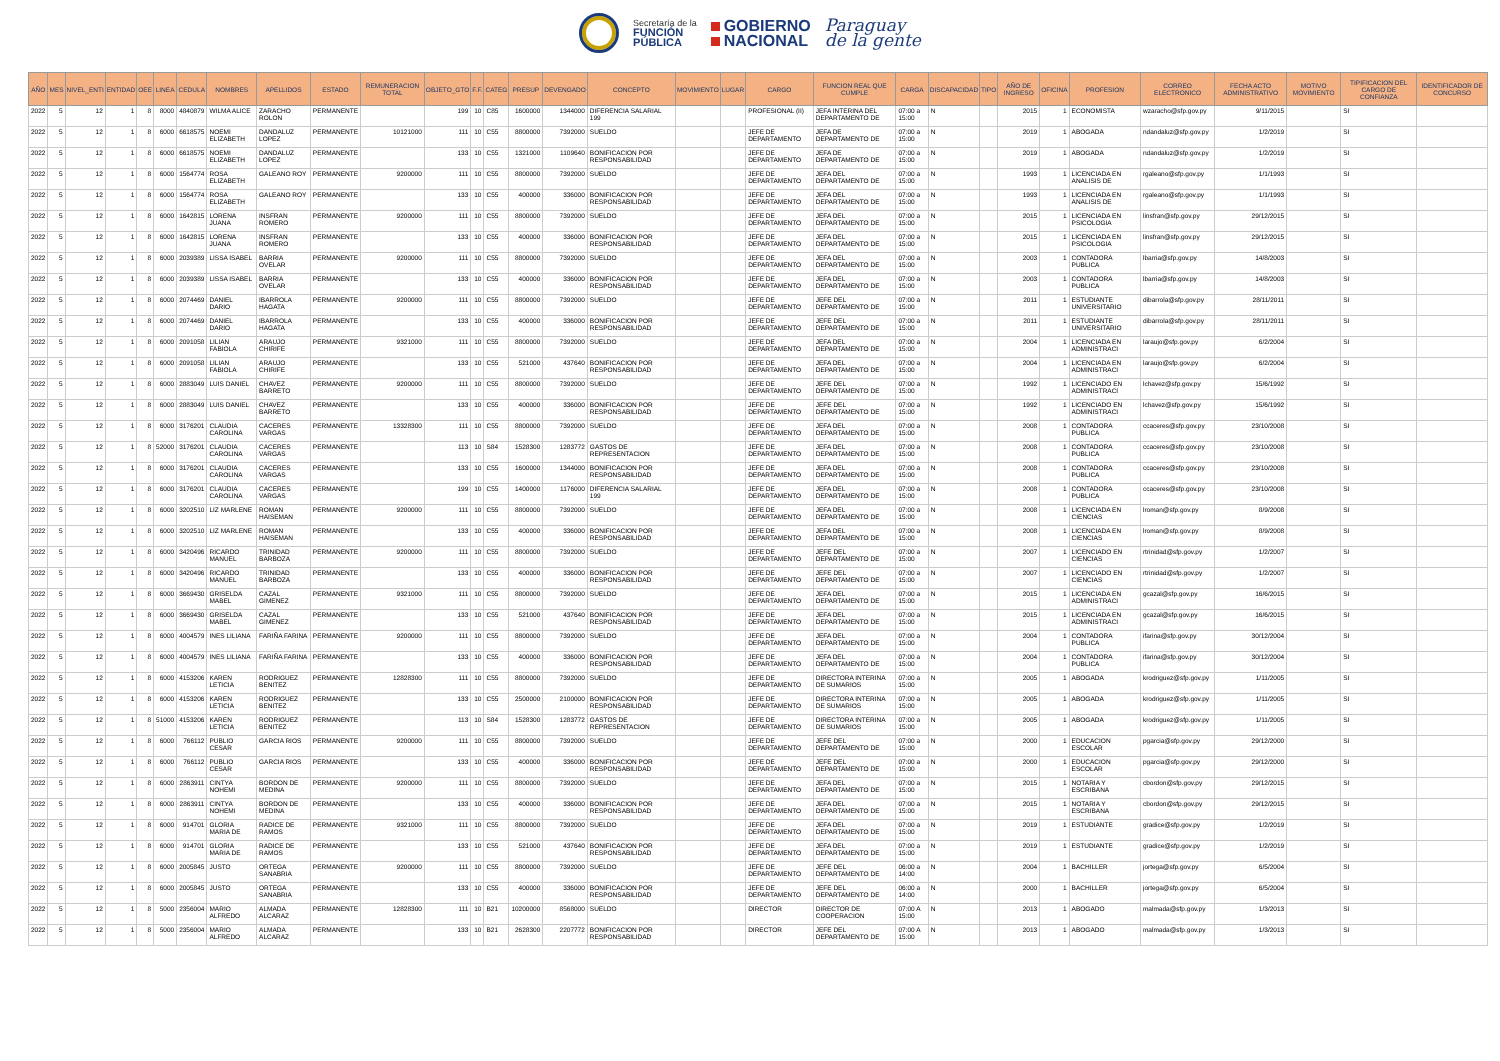Secretaría de la
FUNCIÓN
PÚBLICA
GOBIERNO
NACIONAL
Paraguay
de la gente
| AÑO | MES | NIVEL_ENTI | ENTIDAD | OEE | LINEA | CEDULA | NOMBRES | APELLIDOS | ESTADO | REMUNERACION TOTAL | OBJETO_GTO | F.F. | CATEG | PRESUP | DEVENGADO | CONCEPTO | MOVIMIENTO | LUGAR | CARGO | FUNCION REAL QUE CUMPLE | CARGA | DISCAPACIDAD | TIPO | AÑO DE INGRESO | OFICINA | PROFESION | CORREO ELECTRONICO | FECHA ACTO ADMINISTRATIVO | MOTIVO MOVIMIENTO | TIPIFICACION DEL CARGO DE CONFIANZA | IDENTIFICADOR DE CONCURSO |
| --- | --- | --- | --- | --- | --- | --- | --- | --- | --- | --- | --- | --- | --- | --- | --- | --- | --- | --- | --- | --- | --- | --- | --- | --- | --- | --- | --- | --- | --- | --- | --- |
| 2022 | 5 | 12 | 1 | 8 | 8000 | 4840879 | WILMA ALICE | ZARACHO ROLON | PERMANENTE | | 199 | 10 | C85 | 1600000 | 1344000 | DIFERENCIA SALARIAL 199 | | | PROFESIONAL (II) | JEFA INTERINA DEL DEPARTAMENTO DE | 07:00 a 15:00 | N | | 2015 | 1 | ECONOMISTA | wzaracho@sfp.gov.py | 9/11/2015 | | SI | |
| 2022 | 5 | 12 | 1 | 8 | 6000 | 6618575 | NOEMI ELIZABETH | DANDALUZ LOPEZ | PERMANENTE | 10121000 | 111 | 10 | C55 | 8800000 | 7392000 | SUELDO | | | JEFE DE DEPARTAMENTO | JEFA DE DEPARTAMENTO DE | 07:00 a 15:00 | N | | 2019 | 1 | ABOGADA | ndandaluz@sfp.gov.py | 1/2/2019 | | SI | |
| 2022 | 5 | 12 | 1 | 8 | 6000 | 6618575 | NOEMI ELIZABETH | DANDALUZ LOPEZ | PERMANENTE | | 133 | 10 | C55 | 1321000 | 1109640 | BONIFICACION POR RESPONSABILIDAD | | | JEFE DE DEPARTAMENTO | JEFA DE DEPARTAMENTO DE | 07:00 a 15:00 | N | | 2019 | 1 | ABOGADA | ndandaluz@sfp.gov.py | 1/2/2019 | | SI | |
| 2022 | 5 | 12 | 1 | 8 | 6000 | 1564774 | ROSA ELIZABETH | GALEANO ROY | PERMANENTE | 9200000 | 111 | 10 | C55 | 8800000 | 7392000 | SUELDO | | | JEFE DE DEPARTAMENTO | JEFA DEL DEPARTAMENTO DE | 07:00 a 15:00 | N | | 1993 | 1 | LICENCIADA EN ANALISIS DE | rgaleano@sfp.gov.py | 1/1/1993 | | SI | |
| 2022 | 5 | 12 | 1 | 8 | 6000 | 1564774 | ROSA ELIZABETH | GALEANO ROY | PERMANENTE | | 133 | 10 | C55 | 400000 | 336000 | BONIFICACION POR RESPONSABILIDAD | | | JEFE DE DEPARTAMENTO | JEFA DEL DEPARTAMENTO DE | 07:00 a 15:00 | N | | 1993 | 1 | LICENCIADA EN ANALISIS DE | rgaleano@sfp.gov.py | 1/1/1993 | | SI | |
| 2022 | 5 | 12 | 1 | 8 | 6000 | 1642815 | LORENA JUANA | INSFRAN ROMERO | PERMANENTE | 9200000 | 111 | 10 | C55 | 8800000 | 7392000 | SUELDO | | | JEFE DE DEPARTAMENTO | JEFA DEL DEPARTAMENTO DE | 07:00 a 15:00 | N | | 2015 | 1 | LICENCIADA EN PSICOLOGIA | linsfran@sfp.gov.py | 29/12/2015 | | SI | |
| 2022 | 5 | 12 | 1 | 8 | 6000 | 1642815 | LORENA JUANA | INSFRAN ROMERO | PERMANENTE | | 133 | 10 | C55 | 400000 | 336000 | BONIFICACION POR RESPONSABILIDAD | | | JEFE DE DEPARTAMENTO | JEFA DEL DEPARTAMENTO DE | 07:00 a 15:00 | N | | 2015 | 1 | LICENCIADA EN PSICOLOGIA | linsfran@sfp.gov.py | 29/12/2015 | | SI | |
| 2022 | 5 | 12 | 1 | 8 | 6000 | 2039389 | LISSA ISABEL | BARRIA OVELAR | PERMANENTE | 9200000 | 111 | 10 | C55 | 8800000 | 7392000 | SUELDO | | | JEFE DE DEPARTAMENTO | JEFA DEL DEPARTAMENTO DE | 07:00 a 15:00 | N | | 2003 | 1 | CONTADORA PUBLICA | lbarria@sfp.gov.py | 14/8/2003 | | SI | |
| 2022 | 5 | 12 | 1 | 8 | 6000 | 2039389 | LISSA ISABEL | BARRIA OVELAR | PERMANENTE | | 133 | 10 | C55 | 400000 | 336000 | BONIFICACION POR RESPONSABILIDAD | | | JEFE DE DEPARTAMENTO | JEFA DEL DEPARTAMENTO DE | 07:00 a 15:00 | N | | 2003 | 1 | CONTADORA PUBLICA | lbarria@sfp.gov.py | 14/8/2003 | | SI | |
| 2022 | 5 | 12 | 1 | 8 | 6000 | 2074469 | DANIEL DARIO | IBARROLA HAGATA | PERMANENTE | 9200000 | 111 | 10 | C55 | 8800000 | 7392000 | SUELDO | | | JEFE DE DEPARTAMENTO | JEFE DEL DEPARTAMENTO DE | 07:00 a 15:00 | N | | 2011 | 1 | ESTUDIANTE UNIVERSITARIO | dibarrola@sfp.gov.py | 28/11/2011 | | SI | |
| 2022 | 5 | 12 | 1 | 8 | 6000 | 2074469 | DANIEL DARIO | IBARROLA HAGATA | PERMANENTE | | 133 | 10 | C55 | 400000 | 336000 | BONIFICACION POR RESPONSABILIDAD | | | JEFE DE DEPARTAMENTO | JEFE DEL DEPARTAMENTO DE | 07:00 a 15:00 | N | | 2011 | 1 | ESTUDIANTE UNIVERSITARIO | dibarrola@sfp.gov.py | 28/11/2011 | | SI | |
| 2022 | 5 | 12 | 1 | 8 | 6000 | 2091058 | LILIAN FABIOLA | ARAUJO CHIRIFE | PERMANENTE | 9321000 | 111 | 10 | C55 | 8800000 | 7392000 | SUELDO | | | JEFE DE DEPARTAMENTO | JEFA DEL DEPARTAMENTO DE | 07:00 a 15:00 | N | | 2004 | 1 | LICENCIADA EN ADMINISTRACI | laraujo@sfp.gov.py | 6/2/2004 | | SI | |
| 2022 | 5 | 12 | 1 | 8 | 6000 | 2091058 | LILIAN FABIOLA | ARAUJO CHIRIFE | PERMANENTE | | 133 | 10 | C55 | 521000 | 437640 | BONIFICACION POR RESPONSABILIDAD | | | JEFE DE DEPARTAMENTO | JEFA DEL DEPARTAMENTO DE | 07:00 a 15:00 | N | | 2004 | 1 | LICENCIADA EN ADMINISTRACI | laraujo@sfp.gov.py | 6/2/2004 | | SI | |
| 2022 | 5 | 12 | 1 | 8 | 6000 | 2883049 | LUIS DANIEL | CHAVEZ BARRETO | PERMANENTE | 9200000 | 111 | 10 | C55 | 8800000 | 7392000 | SUELDO | | | JEFE DE DEPARTAMENTO | JEFE DEL DEPARTAMENTO DE | 07:00 a 15:00 | N | | 1992 | 1 | LICENCIADO EN ADMINISTRACI | lchavez@sfp.gov.py | 15/6/1992 | | SI | |
| 2022 | 5 | 12 | 1 | 8 | 6000 | 2883049 | LUIS DANIEL | CHAVEZ BARRETO | PERMANENTE | | 133 | 10 | C55 | 400000 | 336000 | BONIFICACION POR RESPONSABILIDAD | | | JEFE DE DEPARTAMENTO | JEFE DEL DEPARTAMENTO DE | 07:00 a 15:00 | N | | 1992 | 1 | LICENCIADO EN ADMINISTRACI | lchavez@sfp.gov.py | 15/6/1992 | | SI | |
| 2022 | 5 | 12 | 1 | 8 | 6000 | 3176201 | CLAUDIA CAROLINA | CACERES VARGAS | PERMANENTE | 13328300 | 111 | 10 | C55 | 8800000 | 7392000 | SUELDO | | | JEFE DE DEPARTAMENTO | JEFA DEL DEPARTAMENTO DE | 07:00 a 15:00 | N | | 2008 | 1 | CONTADORA PUBLICA | ccaceres@sfp.gov.py | 23/10/2008 | | SI | |
| 2022 | 5 | 12 | 1 | 8 | 52000 | 3176201 | CLAUDIA CAROLINA | CACERES VARGAS | PERMANENTE | | 113 | 10 | S84 | 1528300 | 1283772 | GASTOS DE REPRESENTACION | | | JEFE DE DEPARTAMENTO | JEFA DEL DEPARTAMENTO DE | 07:00 a 15:00 | N | | 2008 | 1 | CONTADORA PUBLICA | ccaceres@sfp.gov.py | 23/10/2008 | | SI | |
| 2022 | 5 | 12 | 1 | 8 | 6000 | 3176201 | CLAUDIA CAROLINA | CACERES VARGAS | PERMANENTE | | 133 | 10 | C55 | 1600000 | 1344000 | BONIFICACION POR RESPONSABILIDAD | | | JEFE DE DEPARTAMENTO | JEFA DEL DEPARTAMENTO DE | 07:00 a 15:00 | N | | 2008 | 1 | CONTADORA PUBLICA | ccaceres@sfp.gov.py | 23/10/2008 | | SI | |
| 2022 | 5 | 12 | 1 | 8 | 6000 | 3176201 | CLAUDIA CAROLINA | CACERES VARGAS | PERMANENTE | | 199 | 10 | C55 | 1400000 | 1176000 | DIFERENCIA SALARIAL 199 | | | JEFE DE DEPARTAMENTO | JEFA DEL DEPARTAMENTO DE | 07:00 a 15:00 | N | | 2008 | 1 | CONTADORA PUBLICA | ccaceres@sfp.gov.py | 23/10/2008 | | SI | |
| 2022 | 5 | 12 | 1 | 8 | 6000 | 3202510 | LIZ MARLENE | ROMAN HAISEMAN | PERMANENTE | 9200000 | 111 | 10 | C55 | 8800000 | 7392000 | SUELDO | | | JEFE DE DEPARTAMENTO | JEFA DEL DEPARTAMENTO DE | 07:00 a 15:00 | N | | 2008 | 1 | LICENCIADA EN CIENCIAS | lroman@sfp.gov.py | 8/9/2008 | | SI | |
| 2022 | 5 | 12 | 1 | 8 | 6000 | 3202510 | LIZ MARLENE | ROMAN HAISEMAN | PERMANENTE | | 133 | 10 | C55 | 400000 | 336000 | BONIFICACION POR RESPONSABILIDAD | | | JEFE DE DEPARTAMENTO | JEFA DEL DEPARTAMENTO DE | 07:00 a 15:00 | N | | 2008 | 1 | LICENCIADA EN CIENCIAS | lroman@sfp.gov.py | 8/9/2008 | | SI | |
| 2022 | 5 | 12 | 1 | 8 | 6000 | 3420496 | RICARDO MANUEL | TRINIDAD BARBOZA | PERMANENTE | 9200000 | 111 | 10 | C55 | 8800000 | 7392000 | SUELDO | | | JEFE DE DEPARTAMENTO | JEFE DEL DEPARTAMENTO DE | 07:00 a 15:00 | N | | 2007 | 1 | LICENCIADO EN CIENCIAS | rtrinidad@sfp.gov.py | 1/2/2007 | | SI | |
| 2022 | 5 | 12 | 1 | 8 | 6000 | 3420496 | RICARDO MANUEL | TRINIDAD BARBOZA | PERMANENTE | | 133 | 10 | C55 | 400000 | 336000 | BONIFICACION POR RESPONSABILIDAD | | | JEFE DE DEPARTAMENTO | JEFE DEL DEPARTAMENTO DE | 07:00 a 15:00 | N | | 2007 | 1 | LICENCIADO EN CIENCIAS | rtrinidad@sfp.gov.py | 1/2/2007 | | SI | |
| 2022 | 5 | 12 | 1 | 8 | 6000 | 3669430 | GRISELDA MABEL | CAZAL GIMENEZ | PERMANENTE | 9321000 | 111 | 10 | C55 | 8800000 | 7392000 | SUELDO | | | JEFE DE DEPARTAMENTO | JEFA DEL DEPARTAMENTO DE | 07:00 a 15:00 | N | | 2015 | 1 | LICENCIADA EN ADMINISTRACI | gcazal@sfp.gov.py | 16/6/2015 | | SI | |
| 2022 | 5 | 12 | 1 | 8 | 6000 | 3669430 | GRISELDA MABEL | CAZAL GIMENEZ | PERMANENTE | | 133 | 10 | C55 | 521000 | 437640 | BONIFICACION POR RESPONSABILIDAD | | | JEFE DE DEPARTAMENTO | JEFA DEL DEPARTAMENTO DE | 07:00 a 15:00 | N | | 2015 | 1 | LICENCIADA EN ADMINISTRACI | gcazal@sfp.gov.py | 16/6/2015 | | SI | |
| 2022 | 5 | 12 | 1 | 8 | 6000 | 4004579 | INES LILIANA | FARIÑA FARINA | PERMANENTE | 9200000 | 111 | 10 | C55 | 8800000 | 7392000 | SUELDO | | | JEFE DE DEPARTAMENTO | JEFA DEL DEPARTAMENTO DE | 07:00 a 15:00 | N | | 2004 | 1 | CONTADORA PUBLICA | ifarina@sfp.gov.py | 30/12/2004 | | SI | |
| 2022 | 5 | 12 | 1 | 8 | 6000 | 4004579 | INES LILIANA | FARIÑA FARINA | PERMANENTE | | 133 | 10 | C55 | 400000 | 336000 | BONIFICACION POR RESPONSABILIDAD | | | JEFE DE DEPARTAMENTO | JEFA DEL DEPARTAMENTO DE | 07:00 a 15:00 | N | | 2004 | 1 | CONTADORA PUBLICA | ifarina@sfp.gov.py | 30/12/2004 | | SI | |
| 2022 | 5 | 12 | 1 | 8 | 6000 | 4153206 | KAREN LETICIA | RODRIGUEZ BENITEZ | PERMANENTE | 12828300 | 111 | 10 | C55 | 8800000 | 7392000 | SUELDO | | | JEFE DE DEPARTAMENTO | DIRECTORA INTERINA DE SUMARIOS | 07:00 a 15:00 | N | | 2005 | 1 | ABOGADA | krodriguez@sfp.gov.py | 1/11/2005 | | SI | |
| 2022 | 5 | 12 | 1 | 8 | 6000 | 4153206 | KAREN LETICIA | RODRIGUEZ BENITEZ | PERMANENTE | | 133 | 10 | C55 | 2500000 | 2100000 | BONIFICACION POR RESPONSABILIDAD | | | JEFE DE DEPARTAMENTO | DIRECTORA INTERINA DE SUMARIOS | 07:00 a 15:00 | N | | 2005 | 1 | ABOGADA | krodriguez@sfp.gov.py | 1/11/2005 | | SI | |
| 2022 | 5 | 12 | 1 | 8 | 51000 | 4153206 | KAREN LETICIA | RODRIGUEZ BENITEZ | PERMANENTE | | 113 | 10 | S84 | 1528300 | 1283772 | GASTOS DE REPRESENTACION | | | JEFE DE DEPARTAMENTO | DIRECTORA INTERINA DE SUMARIOS | 07:00 a 15:00 | N | | 2005 | 1 | ABOGADA | krodriguez@sfp.gov.py | 1/11/2005 | | SI | |
| 2022 | 5 | 12 | 1 | 8 | 6000 | 766112 | PUBLIO CESAR | GARCIA RIOS | PERMANENTE | 9200000 | 111 | 10 | C55 | 8800000 | 7392000 | SUELDO | | | JEFE DE DEPARTAMENTO | JEFE DEL DEPARTAMENTO DE | 07:00 a 15:00 | N | | 2000 | 1 | EDUCACION ESCOLAR | pgarcia@sfp.gov.py | 29/12/2000 | | SI | |
| 2022 | 5 | 12 | 1 | 8 | 6000 | 766112 | PUBLIO CESAR | GARCIA RIOS | PERMANENTE | | 133 | 10 | C55 | 400000 | 336000 | BONIFICACION POR RESPONSABILIDAD | | | JEFE DE DEPARTAMENTO | JEFE DEL DEPARTAMENTO DE | 07:00 a 15:00 | N | | 2000 | 1 | EDUCACION ESCOLAR | pgarcia@sfp.gov.py | 29/12/2000 | | SI | |
| 2022 | 5 | 12 | 1 | 8 | 6000 | 2863911 | CINTYA NOHEMI | BORDON DE MEDINA | PERMANENTE | 9200000 | 111 | 10 | C55 | 8800000 | 7392000 | SUELDO | | | JEFE DE DEPARTAMENTO | JEFA DEL DEPARTAMENTO DE | 07:00 a 15:00 | N | | 2015 | 1 | NOTARIA Y ESCRIBANA | cbordon@sfp.gov.py | 29/12/2015 | | SI | |
| 2022 | 5 | 12 | 1 | 8 | 6000 | 2863911 | CINTYA NOHEMI | BORDON DE MEDINA | PERMANENTE | | 133 | 10 | C55 | 400000 | 336000 | BONIFICACION POR RESPONSABILIDAD | | | JEFE DE DEPARTAMENTO | JEFA DEL DEPARTAMENTO DE | 07:00 a 15:00 | N | | 2015 | 1 | NOTARIA Y ESCRIBANA | cbordon@sfp.gov.py | 29/12/2015 | | SI | |
| 2022 | 5 | 12 | 1 | 8 | 6000 | 914701 | GLORIA MARIA DE | RADICE DE RAMOS | PERMANENTE | 9321000 | 111 | 10 | C55 | 8800000 | 7392000 | SUELDO | | | JEFE DE DEPARTAMENTO | JEFA DEL DEPARTAMENTO DE | 07:00 a 15:00 | N | | 2019 | 1 | ESTUDIANTE | gradice@sfp.gov.py | 1/2/2019 | | SI | |
| 2022 | 5 | 12 | 1 | 8 | 6000 | 914701 | GLORIA MARIA DE | RADICE DE RAMOS | PERMANENTE | | 133 | 10 | C55 | 521000 | 437640 | BONIFICACION POR RESPONSABILIDAD | | | JEFE DE DEPARTAMENTO | JEFA DEL DEPARTAMENTO DE | 07:00 a 15:00 | N | | 2019 | 1 | ESTUDIANTE | gradice@sfp.gov.py | 1/2/2019 | | SI | |
| 2022 | 5 | 12 | 1 | 8 | 6000 | 2005845 | JUSTO | ORTEGA SANABRIA | PERMANENTE | 9200000 | 111 | 10 | C55 | 8800000 | 7392000 | SUELDO | | | JEFE DE DEPARTAMENTO | JEFE DEL DEPARTAMENTO DE | 06:00 a 14:00 | N | | 2004 | 1 | BACHILLER | jortega@sfp.gov.py | 6/5/2004 | | SI | |
| 2022 | 5 | 12 | 1 | 8 | 6000 | 2005845 | JUSTO | ORTEGA SANABRIA | PERMANENTE | | 133 | 10 | C55 | 400000 | 336000 | BONIFICACION POR RESPONSABILIDAD | | | JEFE DE DEPARTAMENTO | JEFE DEL DEPARTAMENTO DE | 06:00 a 14:00 | N | | 2000 | 1 | BACHILLER | jortega@sfp.gov.py | 6/5/2004 | | SI | |
| 2022 | 5 | 12 | 1 | 8 | 5000 | 2356004 | MARIO ALFREDO | ALMADA ALCARAZ | PERMANENTE | 12828300 | 111 | 10 | B21 | 10200000 | 8568000 | SUELDO | | | DIRECTOR | DIRECTOR DE COOPERACION | 07:00 A 15:00 | N | | 2013 | 1 | ABOGADO | malmada@sfp.gov.py | 1/3/2013 | | SI | |
| 2022 | 5 | 12 | 1 | 8 | 5000 | 2356004 | MARIO ALFREDO | ALMADA ALCARAZ | PERMANENTE | | 133 | 10 | B21 | 2628300 | 2207772 | BONIFICACION POR RESPONSABILIDAD | | | DIRECTOR | JEFE DEL DEPARTAMENTO DE | 07:00 A 15:00 | N | | 2013 | 1 | ABOGADO | malmada@sfp.gov.py | 1/3/2013 | | SI | |